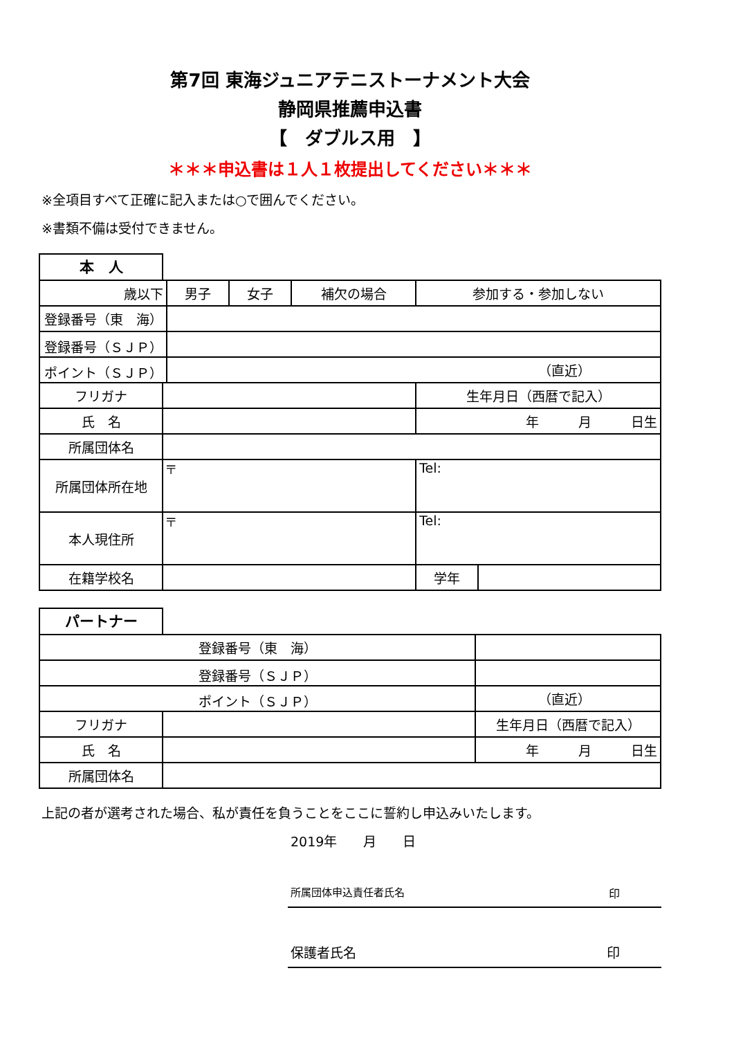第7回 東海ジュニアテニストーナメント大会
静岡県推薦申込書
【　ダブルス用　】
＊＊＊申込書は１人１枚提出してください＊＊＊
※全項目すべて正確に記入または○で囲んでください。
※書類不備は受付できません。
本　人
| 歳以下 | | 男子 | 女子 | 補欠の場合 | 参加する・参加しない | |
| 登録番号（東 海） | | | | | | |
| 登録番号（ＳＪＰ） | | | | | | |
| ポイント（ＳＪＰ） | | （直近） | | | | |
| フリガナ | | | | | 生年月日（西暦で記入） | |
| 氏 名 | | | | | 年 月 日生 | |
| 所属団体名 | | | | | | |
| 所属団体所在地 | 〒 | | | | Tel: | |
| 本人現住所 | 〒 | | | | Tel: | |
| 在籍学校名 | | | | | 学年 | |
パートナー
| 登録番号（東 海） | | | |
| 登録番号（ＳＪＰ） | | | |
| ポイント（ＳＪＰ） | | （直近） | |
| フリガナ | | | 生年月日（西暦で記入） |
| 氏 名 | | | 年 月 日生 |
| 所属団体名 | | | |
上記の者が選考された場合、私が責任を負うことをここに誓約し申込みいたします。
2019年　　月　　日
所属団体申込責任者氏名 印
保護者氏名 印